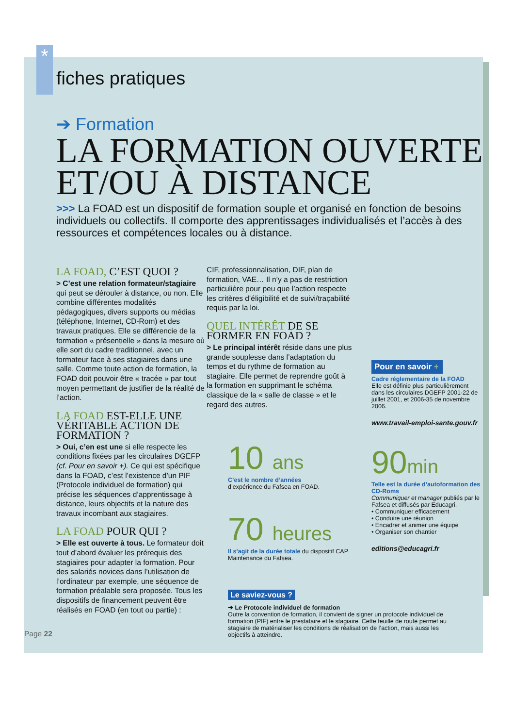*
fiches pratiques
➔ Formation
LA FORMATION OUVERTE
ET/OU À DISTANCE
>>> La FOAD est un dispositif de formation souple et organisé en fonction de besoins individuels ou collectifs. Il comporte des apprentissages individualisés et l’accès à des ressources et compétences locales ou à distance.
LA FOAD, C’EST QUOI ?
> C’est une relation formateur/stagiaire qui peut se dérouler à distance, ou non. Elle combine différentes modalités pédagogiques, divers supports ou médias (téléphone, Internet, CD-Rom) et des travaux pratiques. Elle se différencie de la formation « présentielle » dans la mesure où elle sort du cadre traditionnel, avec un formateur face à ses stagiaires dans une salle. Comme toute action de formation, la FOAD doit pouvoir être « tracée » par tout moyen permettant de justifier de la réalité de l’action.
LA FOAD EST-ELLE UNE VÉRITABLE ACTION DE FORMATION ?
> Oui, c’en est une si elle respecte les conditions fixées par les circulaires DGEFP (cf. Pour en savoir +). Ce qui est spécifique dans la FOAD, c’est l’existence d’un PIF (Protocole individuel de formation) qui précise les séquences d’apprentissage à distance, leurs objectifs et la nature des travaux incombant aux stagiaires.
LA FOAD POUR QUI ?
> Elle est ouverte à tous. Le formateur doit tout d’abord évaluer les prérequis des stagiaires pour adapter la formation. Pour des salariés novices dans l’utilisation de l’ordinateur par exemple, une séquence de formation préalable sera proposée. Tous les dispositifs de financement peuvent être réalisés en FOAD (en tout ou partie) :
Page 22
CIF, professionnalisation, DIF, plan de formation, VAE… Il n’y a pas de restriction particulière pour peu que l’action respecte les critères d’éligibilité et de suivi/traçabilité requis par la loi.
QUEL INTÉRÊT DE SE FORMER EN FOAD ?
> Le principal intérêt réside dans une plus grande souplesse dans l’adaptation du temps et du rythme de formation au stagiaire. Elle permet de reprendre goût à la formation en supprimant le schéma classique de la « salle de classe » et le regard des autres.
10 ans
C’est le nombre d’années
d’expérience du Fafsea en FOAD.
70 heures
Il s’agit de la durée totale du dispositif CAP Maintenance du Fafsea.
Le saviez-vous ?
➔ Le Protocole individuel de formation
Outre la convention de formation, il convient de signer un protocole individuel de formation (PIF) entre le prestataire et le stagiaire. Cette feuille de route permet au stagiaire de matérialiser les conditions de réalisation de l’action, mais aussi les objectifs à atteindre.
Pour en savoir +
Cadre réglementaire de la FOAD
Elle est définie plus particulièrement dans les circulaires DGEFP 2001-22 de juillet 2001, et 2006-35 de novembre 2006.
www.travail-emploi-sante.gouv.fr
90min
Telle est la durée d’autoformation des CD-Roms
Communiquer et manager publiés par le Fafsea et diffusés par Educagri.
• Communiquer efficacement
• Conduire une réunion
• Encadrer et animer une équipe
• Organiser son chantier
editions@educagri.fr